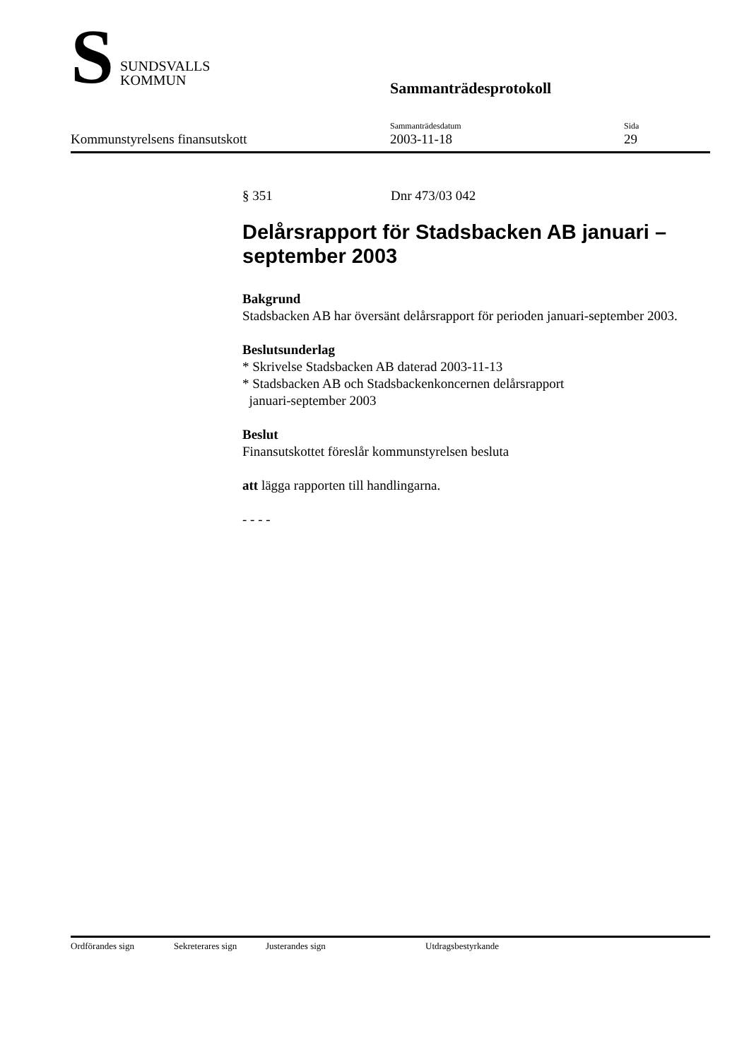S SUNDSVALLS
KOMMUN
Sammanträdesprotokoll
Kommunstyrelsens finansutskott Sammanträdesdatum
2003-11-18
Sida
29
§ 351 Dnr 473/03 042
Delårsrapport för Stadsbacken AB januari – september 2003
Bakgrund
Stadsbacken AB har översänt delårsrapport för perioden januari-september 2003.
Beslutsunderlag
* Skrivelse Stadsbacken AB daterad 2003-11-13
* Stadsbacken AB och Stadsbackenkoncernen delårsrapport
januari-september 2003
Beslut
Finansutskottet föreslår kommunstyrelsen besluta
att lägga rapporten till handlingarna.
- - - -
Ordförandes sign Sekreterares sign Justerandes sign Utdragsbestyrkande